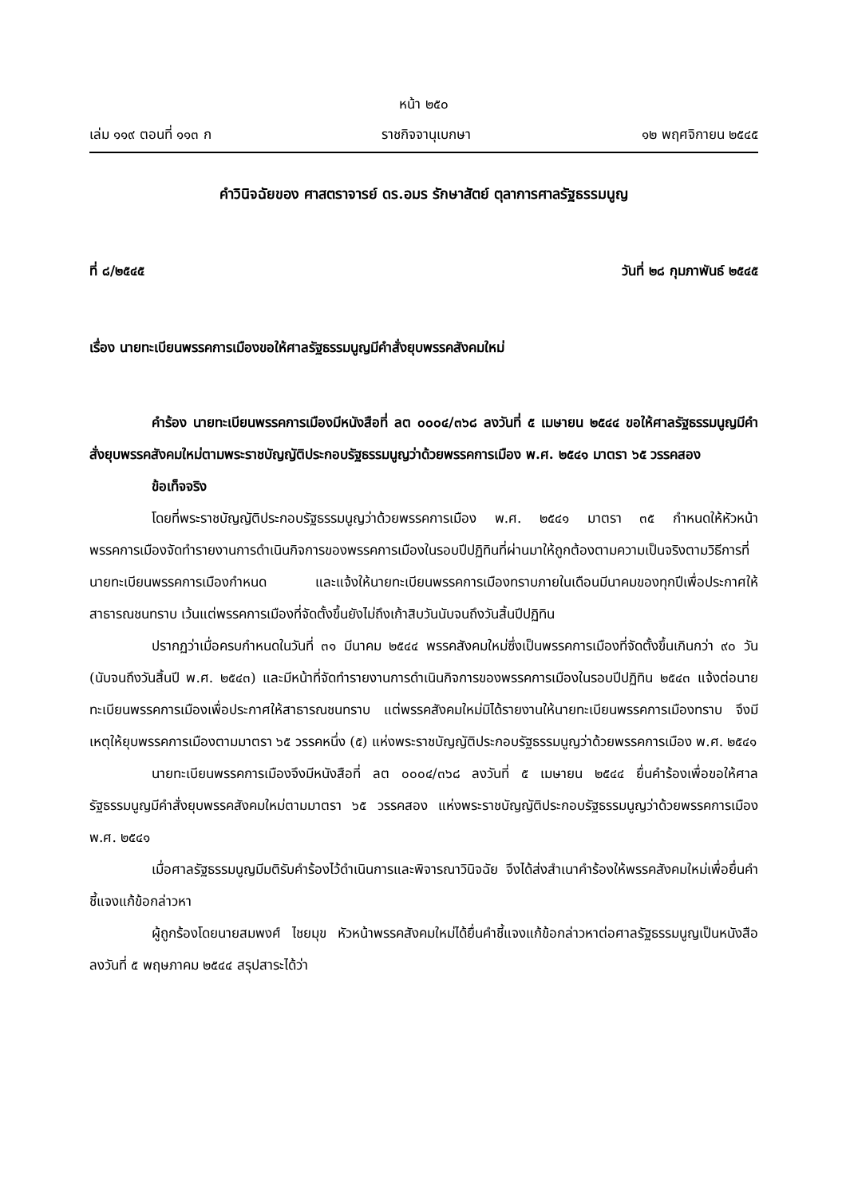หน้า ๒๕๐
เล่ม ๑๑๙ ตอนที่ ๑๑๓ ก ราชกิจจานุเบกษา ๑๒ พฤศจิกายน ๒๕๔๕
คำวินิจฉัยของ ศาสตราจารย์ ดร.อมร รักษาสัตย์ ตุลาการศาลรัฐธรรมนูญ
ที่ ๘/๒๕๔๕ วันที่ ๒๘ กุมภาพันธ์ ๒๕๔๕
เรื่อง นายทะเบียนพรรคการเมืองขอให้ศาลรัฐธรรมนูญมีคำสั่งยุบพรรคสังคมใหม่
คำร้อง นายทะเบียนพรรคการเมืองมีหนังสือที่ ลต ๐๐๐๔/๓๖๘ ลงวันที่ ๕ เมษายน ๒๕๔๔ ขอให้ศาลรัฐธรรมนูญมีคำสั่งยุบพรรคสังคมใหม่ตามพระราชบัญญัติประกอบรัฐธรรมนูญว่าด้วยพรรคการเมือง พ.ศ. ๒๕๔๑ มาตรา ๖๕ วรรคสอง
ข้อเท็จจริง
โดยที่พระราชบัญญัติประกอบรัฐธรรมนูญว่าด้วยพรรคการเมือง พ.ศ. ๒๕๔๑ มาตรา ๓๕ กำหนดให้หัวหน้าพรรคการเมืองจัดทำรายงานการดำเนินกิจการของพรรคการเมืองในรอบปีปฏิทินที่ผ่านมาให้ถูกต้องตามความเป็นจริงตามวิธีการที่นายทะเบียนพรรคการเมืองกำหนด และแจ้งให้นายทะเบียนพรรคการเมืองทราบภายในเดือนมีนาคมของทุกปีเพื่อประกาศให้สาธารณชนทราบ เว้นแต่พรรคการเมืองที่จัดตั้งขึ้นยังไม่ถึงเก้าสิบวันนับจนถึงวันสิ้นปีปฏิทิน
ปรากฏว่าเมื่อครบกำหนดในวันที่ ๓๑ มีนาคม ๒๕๔๔ พรรคสังคมใหม่ซึ่งเป็นพรรคการเมืองที่จัดตั้งขึ้นเกินกว่า ๙๐ วัน (นับจนถึงวันสิ้นปี พ.ศ. ๒๕๔๓) และมีหน้าที่จัดทำรายงานการดำเนินกิจการของพรรคการเมืองในรอบปีปฏิทิน ๒๕๔๓ แจ้งต่อนายทะเบียนพรรคการเมืองเพื่อประกาศให้สาธารณชนทราบ แต่พรรคสังคมใหม่มิได้รายงานให้นายทะเบียนพรรคการเมืองทราบ จึงมีเหตุให้ยุบพรรคการเมืองตามมาตรา ๖๕ วรรคหนึ่ง (๕) แห่งพระราชบัญญัติประกอบรัฐธรรมนูญว่าด้วยพรรคการเมือง พ.ศ. ๒๕๔๑
นายทะเบียนพรรคการเมืองจึงมีหนังสือที่ ลต ๐๐๐๔/๓๖๘ ลงวันที่ ๕ เมษายน ๒๕๔๔ ยื่นคำร้องเพื่อขอให้ศาลรัฐธรรมนูญมีคำสั่งยุบพรรคสังคมใหม่ตามมาตรา ๖๕ วรรคสอง แห่งพระราชบัญญัติประกอบรัฐธรรมนูญว่าด้วยพรรคการเมือง พ.ศ. ๒๕๔๑
เมื่อศาลรัฐธรรมนูญมีมติรับคำร้องไว้ดำเนินการและพิจารณาวินิจฉัย จึงได้ส่งสำเนาคำร้องให้พรรคสังคมใหม่เพื่อยื่นคำชี้แจงแก้ข้อกล่าวหา
ผู้ถูกร้องโดยนายสมพงศ์ ไชยมุข หัวหน้าพรรคสังคมใหม่ได้ยื่นคำชี้แจงแก้ข้อกล่าวหาต่อศาลรัฐธรรมนูญเป็นหนังสือลงวันที่ ๕ พฤษภาคม ๒๕๔๔ สรุปสาระได้ว่า